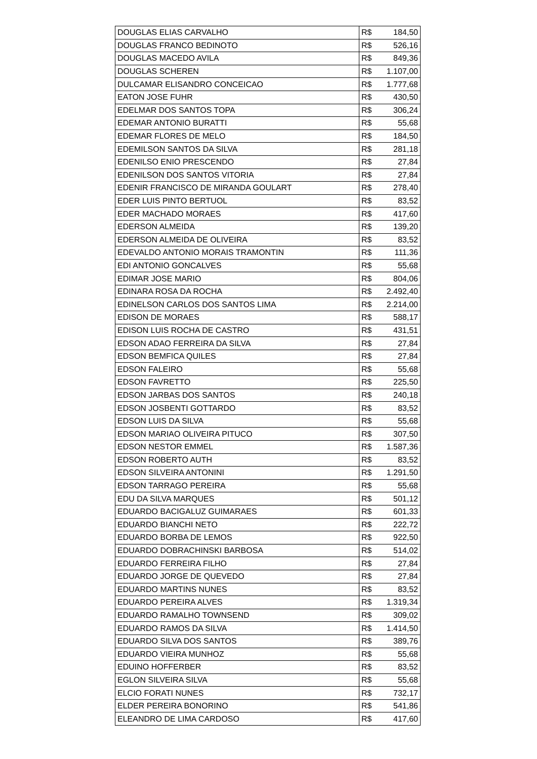| DOUGLAS ELIAS CARVALHO | R$ 184,50 |
| DOUGLAS FRANCO BEDINOTO | R$ 526,16 |
| DOUGLAS MACEDO AVILA | R$ 849,36 |
| DOUGLAS SCHEREN | R$ 1.107,00 |
| DULCAMAR ELISANDRO CONCEICAO | R$ 1.777,68 |
| EATON JOSE FUHR | R$ 430,50 |
| EDELMAR DOS SANTOS TOPA | R$ 306,24 |
| EDEMAR ANTONIO BURATTI | R$ 55,68 |
| EDEMAR FLORES DE MELO | R$ 184,50 |
| EDEMILSON SANTOS DA SILVA | R$ 281,18 |
| EDENILSO ENIO PRESCENDO | R$ 27,84 |
| EDENILSON DOS SANTOS VITORIA | R$ 27,84 |
| EDENIR FRANCISCO DE MIRANDA GOULART | R$ 278,40 |
| EDER LUIS PINTO BERTUOL | R$ 83,52 |
| EDER MACHADO MORAES | R$ 417,60 |
| EDERSON ALMEIDA | R$ 139,20 |
| EDERSON ALMEIDA DE OLIVEIRA | R$ 83,52 |
| EDEVALDO ANTONIO MORAIS TRAMONTIN | R$ 111,36 |
| EDI ANTONIO GONCALVES | R$ 55,68 |
| EDIMAR JOSE MARIO | R$ 804,06 |
| EDINARA ROSA DA ROCHA | R$ 2.492,40 |
| EDINELSON CARLOS DOS SANTOS LIMA | R$ 2.214,00 |
| EDISON DE MORAES | R$ 588,17 |
| EDISON LUIS ROCHA DE CASTRO | R$ 431,51 |
| EDSON ADAO FERREIRA DA SILVA | R$ 27,84 |
| EDSON BEMFICA QUILES | R$ 27,84 |
| EDSON FALEIRO | R$ 55,68 |
| EDSON FAVRETTO | R$ 225,50 |
| EDSON JARBAS DOS SANTOS | R$ 240,18 |
| EDSON JOSBENTI GOTTARDO | R$ 83,52 |
| EDSON LUIS DA SILVA | R$ 55,68 |
| EDSON MARIAO OLIVEIRA PITUCO | R$ 307,50 |
| EDSON NESTOR EMMEL | R$ 1.587,36 |
| EDSON ROBERTO AUTH | R$ 83,52 |
| EDSON SILVEIRA ANTONINI | R$ 1.291,50 |
| EDSON TARRAGO PEREIRA | R$ 55,68 |
| EDU DA SILVA MARQUES | R$ 501,12 |
| EDUARDO BACIGALUZ GUIMARAES | R$ 601,33 |
| EDUARDO BIANCHI NETO | R$ 222,72 |
| EDUARDO BORBA DE LEMOS | R$ 922,50 |
| EDUARDO DOBRACHINSKI BARBOSA | R$ 514,02 |
| EDUARDO FERREIRA FILHO | R$ 27,84 |
| EDUARDO JORGE DE QUEVEDO | R$ 27,84 |
| EDUARDO MARTINS NUNES | R$ 83,52 |
| EDUARDO PEREIRA ALVES | R$ 1.319,34 |
| EDUARDO RAMALHO TOWNSEND | R$ 309,02 |
| EDUARDO RAMOS DA SILVA | R$ 1.414,50 |
| EDUARDO SILVA DOS SANTOS | R$ 389,76 |
| EDUARDO VIEIRA MUNHOZ | R$ 55,68 |
| EDUINO HOFFERBER | R$ 83,52 |
| EGLON SILVEIRA SILVA | R$ 55,68 |
| ELCIO FORATI NUNES | R$ 732,17 |
| ELDER PEREIRA BONORINO | R$ 541,86 |
| ELEANDRO DE LIMA CARDOSO | R$ 417,60 |